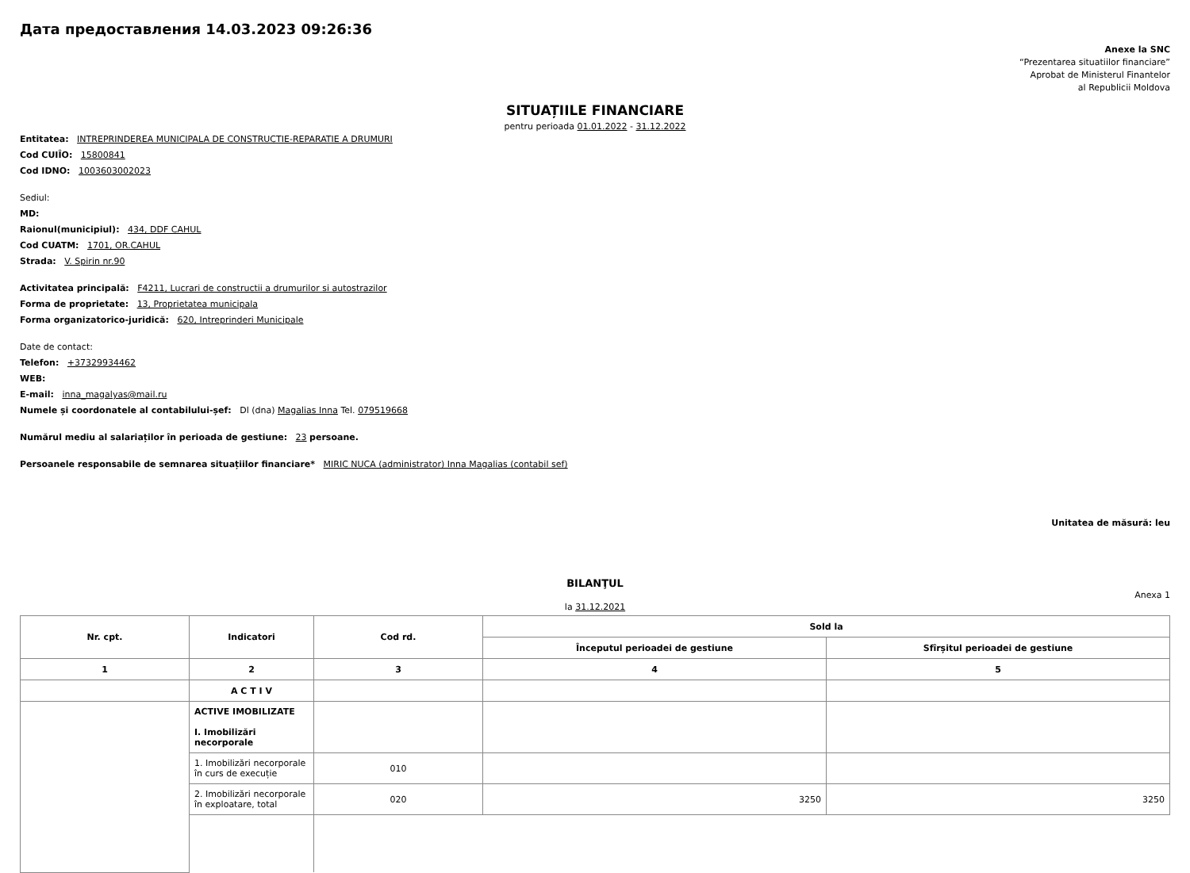Дата предоставления 14.03.2023 09:26:36
Anexe la SNC
“Prezentarea situatiilor financiare”
Aprobat de Ministerul Finantelor
al Republicii Moldova
SITUAȚIILE FINANCIARE
pentru perioada 01.01.2022 - 31.12.2022
Entitatea: INTREPRINDEREA MUNICIPALA DE CONSTRUCTIE-REPARATIE A DRUMURI
Cod CUIÎO: 15800841
Cod IDNO: 1003603002023
Sediul:
MD:
Raionul(municipiul): 434, DDF CAHUL
Cod CUATM: 1701, OR.CAHUL
Strada: V. Spirin nr.90
Activitatea principală: F4211, Lucrari de constructii a drumurilor si autostrazilor
Forma de proprietate: 13, Proprietatea municipala
Forma organizatorico-juridică: 620, Intreprinderi Municipale
Date de contact:
Telefon: +37329934462
WEB:
E-mail: inna_magalyas@mail.ru
Numele și coordonatele al contabilului-șef: Dl (dna) Magalias Inna Tel. 079519668
Numărul mediu al salariaților în perioada de gestiune: 23 persoane.
Persoanele responsabile de semnarea situațiilor financiare* MIRIC NUCA (administrator) Inna Magalias (contabil sef)
Unitatea de măsură: leu
BILANŢUL
Anexa 1
la 31.12.2021
| Nr. cpt. | Indicatori | Cod rd. | Sold la | |
| --- | --- | --- | --- | --- |
| | | | Începutul perioadei de gestiune | Sfîrșitul perioadei de gestiune |
| 1 | 2 | 3 | 4 | 5 |
| | A C T I V | | | |
| | ACTIVE IMOBILIZATE I. Imobilizări necorporale | | | |
| | 1. Imobilizări necorporale în curs de execuție | 010 | | |
| | 2. Imobilizări necorporale în exploatare, total | 020 | 3250 | 3250 |